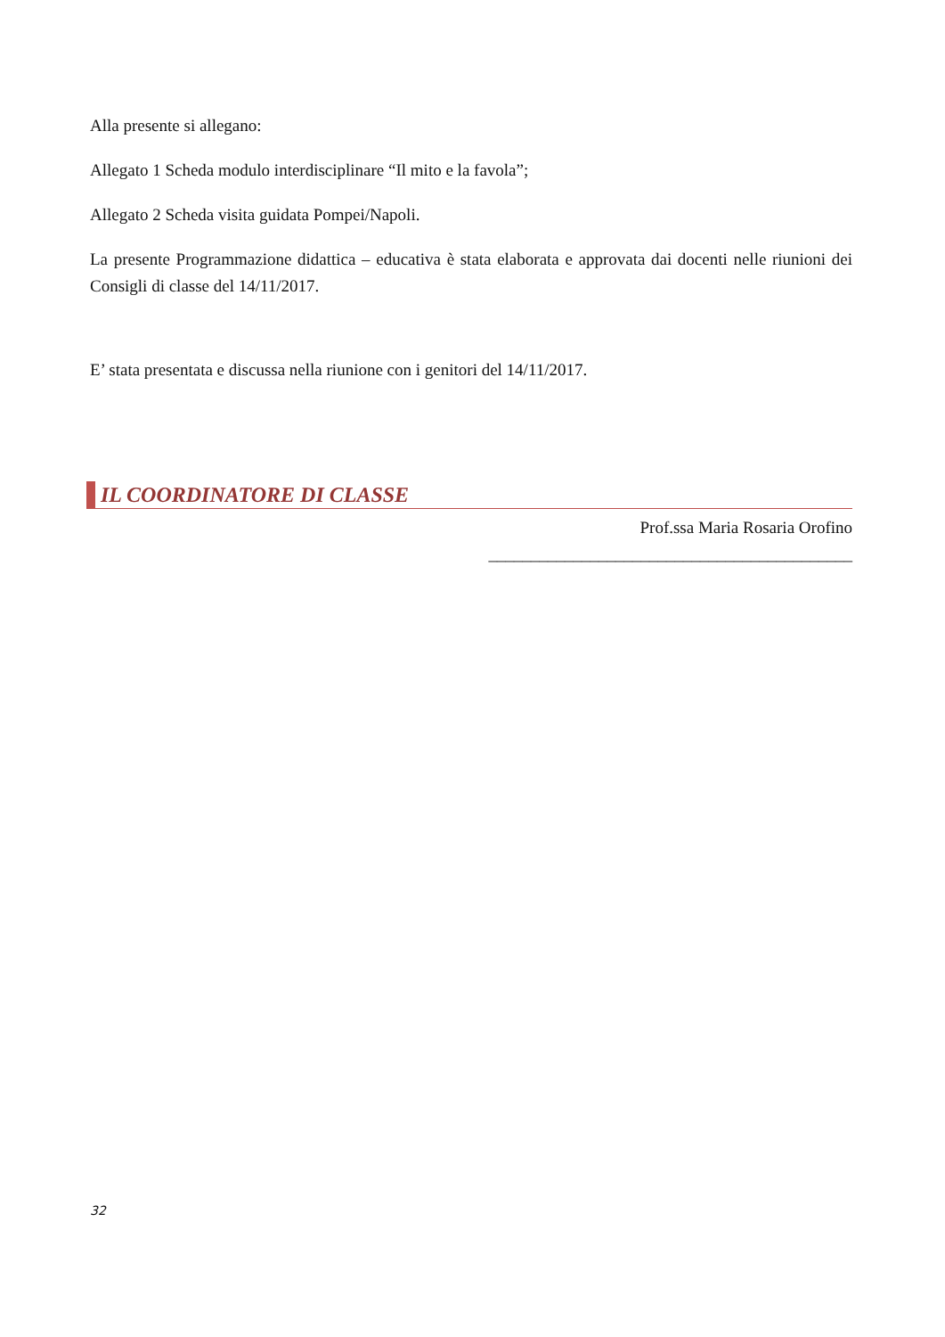Alla presente si allegano:
Allegato 1 Scheda modulo interdisciplinare “Il mito e la favola”;
Allegato 2 Scheda visita guidata Pompei/Napoli.
La presente Programmazione didattica – educativa è stata elaborata e approvata dai docenti nelle riunioni dei Consigli di classe del 14/11/2017.
E’ stata presentata e discussa nella riunione con i genitori del 14/11/2017.
IL COORDINATORE DI CLASSE
Prof.ssa Maria Rosaria Orofino
___________________________________________
32